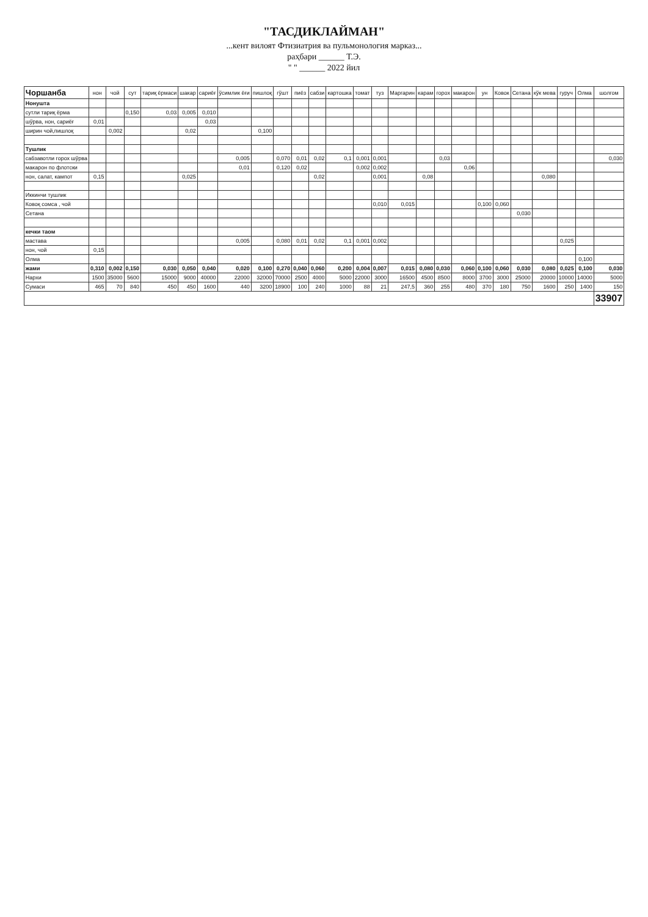"ТАСДИКЛАЙМАН"
...кент вилоят Фтизиатрия ва пульмонология марказ...
раҳбари ______ Т.Э.
" " ______ 2022 йил
| Чоршанба | нон | чой | сут | тариқ ёрмаси | шакар | сариёғ | ўсимлик ёғи | пишлоқ | гўшт | пиёз | сабзи | картошка | томат | туз | Маргарин | карам | горох | макарон | ун | Ковок | Сетана | кўк мева | гуруч | Олма | шолгом |
| --- | --- | --- | --- | --- | --- | --- | --- | --- | --- | --- | --- | --- | --- | --- | --- | --- | --- | --- | --- | --- | --- | --- | --- | --- | --- |
| Нонушта | | | | | | | | | | | | | | | | | | | | | | | | | |
| сутли тариқ ёрма | | | 0,150 | 0,03 | 0,005 | 0,010 | | | | | | | | | | | | | | | | | | | |
| шўрва, нон, сариёғ | 0,01 | | | | | 0,03 | | | | | | | | | | | | | | | | | | | |
| ширин чой,пишлоқ | | 0,002 | | | 0,02 | | | 0,100 | | | | | | | | | | | | | | | | | |
| Тушлик | | | | | | | | | | | | | | | | | | | | | | | | | |
| сабзавотли горох шўрва | | | | | | | 0,005 | | 0,070 | 0,01 | 0,02 | 0,1 | 0,001 | 0,001 | | | 0,03 | | | | | | | | 0,030 |
| макарон по флотски | | | | | | | 0,01 | | 0,120 | 0,02 | | | 0,002 | 0,002 | | | | 0,06 | | | | | | | |
| нон, салат, кампот | 0,15 | | | | 0,025 | | | | | | 0,02 | | | 0,001 | | 0,08 | | | | | | 0,080 | | | |
| Иккинчи тушлик | | | | | | | | | | | | | | | | | | | | | | | | | |
| Ковоқ сомса , чой | | | | | | | | | | | | | | 0,010 | 0,015 | | | | 0,100 | 0,060 | | | | | |
| Сетана | | | | | | | | | | | | | | | | | | | | | 0,030 | | | | |
| кечки таом | | | | | | | | | | | | | | | | | | | | | | | | | |
| мастава | | | | | | | 0,005 | | 0,080 | 0,01 | 0,02 | 0,1 | 0,001 | 0,002 | | | | | | | | | 0,025 | | |
| нон, чой | 0,15 | | | | | | | | | | | | | | | | | | | | | | | | |
| Олма | | | | | | | | | | | | | | | | | | | | | | | | 0,100 | |
| жами | 0,310 | 0,002 | 0,150 | 0,030 | 0,050 | 0,040 | 0,020 | 0,100 | 0,270 | 0,040 | 0,060 | 0,200 | 0,004 | 0,007 | 0,015 | 0,080 | 0,030 | 0,060 | 0,100 | 0,060 | 0,030 | 0,080 | 0,025 | 0,100 | 0,030 |
| Нархи | 1500 | 35000 | 5600 | 15000 | 9000 | 40000 | 22000 | 32000 | 70000 | 2500 | 4000 | 5000 | 22000 | 3000 | 16500 | 4500 | 8500 | 8000 | 3700 | 3000 | 25000 | 20000 | 10000 | 14000 | 5000 |
| Сумаси | 465 | 70 | 840 | 450 | 450 | 1600 | 440 | 3200 | 18900 | 100 | 240 | 1000 | 88 | 21 | 247,5 | 360 | 255 | 480 | 370 | 180 | 750 | 1600 | 250 | 1400 | 150 |
| | | | | | | | | | | | | | | | | | | | | | | | | | 33907 |